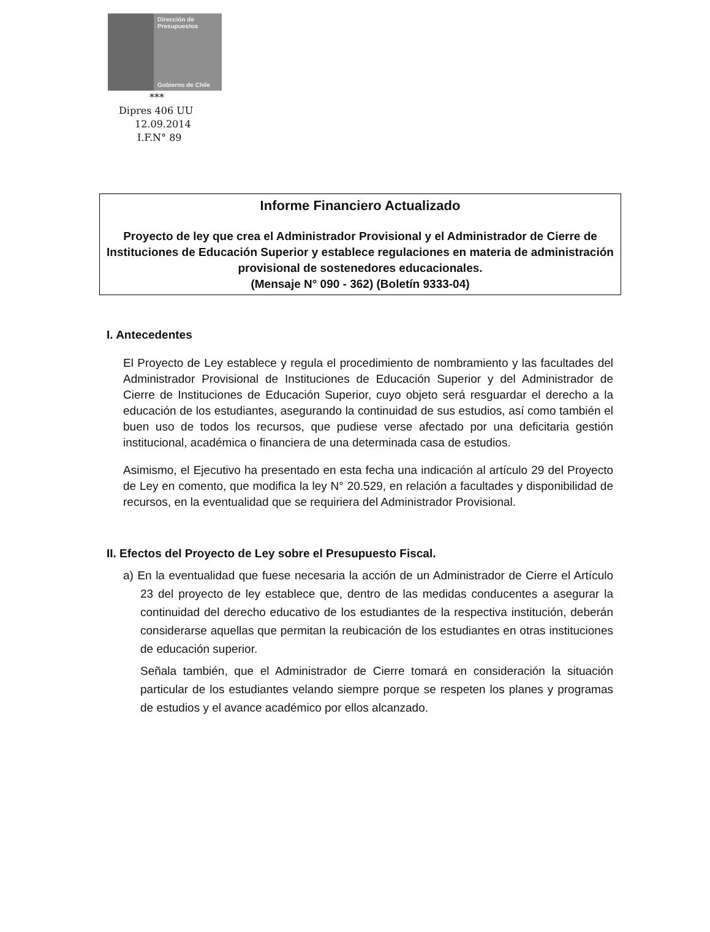Dirección de
Presupuestos
Gobierno de Chile
***
Dipres 406 UU
12.09.2014
I.F.N° 89
Informe Financiero Actualizado
Proyecto de ley que crea el Administrador Provisional y el Administrador de Cierre de Instituciones de Educación Superior y establece regulaciones en materia de administración provisional de sostenedores educacionales.
(Mensaje N° 090 - 362) (Boletín 9333-04)
I. Antecedentes
El Proyecto de Ley establece y regula el procedimiento de nombramiento y las facultades del Administrador Provisional de Instituciones de Educación Superior y del Administrador de Cierre de Instituciones de Educación Superior, cuyo objeto será resguardar el derecho a la educación de los estudiantes, asegurando la continuidad de sus estudios, así como también el buen uso de todos los recursos, que pudiese verse afectado por una deficitaria gestión institucional, académica o financiera de una determinada casa de estudios.
Asimismo, el Ejecutivo ha presentado en esta fecha una indicación al artículo 29 del Proyecto de Ley en comento, que modifica la ley N° 20.529, en relación a facultades y disponibilidad de recursos, en la eventualidad que se requiriera del Administrador Provisional.
II. Efectos del Proyecto de Ley sobre el Presupuesto Fiscal.
a) En la eventualidad que fuese necesaria la acción de un Administrador de Cierre el Artículo 23 del proyecto de ley establece que, dentro de las medidas conducentes a asegurar la continuidad del derecho educativo de los estudiantes de la respectiva institución, deberán considerarse aquellas que permitan la reubicación de los estudiantes en otras instituciones de educación superior.
Señala también, que el Administrador de Cierre tomará en consideración la situación particular de los estudiantes velando siempre porque se respeten los planes y programas de estudios y el avance académico por ellos alcanzado.